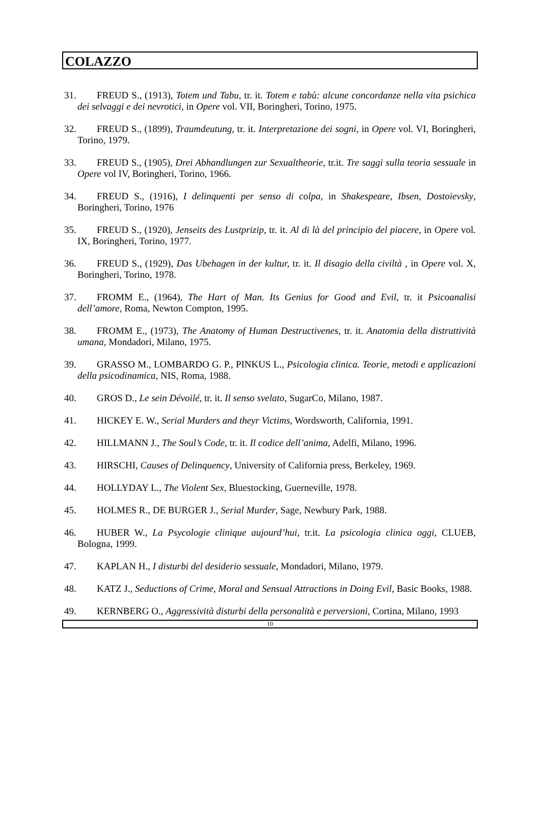COLAZZO
31. FREUD S., (1913), Totem und Tabu, tr. it. Totem e tabù: alcune concordanze nella vita psichica dei selvaggi e dei nevrotici, in Opere vol. VII, Boringheri, Torino, 1975.
32. FREUD S., (1899), Traumdeutung, tr. it. Interpretazione dei sogni, in Opere vol. VI, Boringheri, Torino, 1979.
33. FREUD S., (1905), Drei Abhandlungen zur Sexualtheorie, tr.it. Tre saggi sulla teoria sessuale in Opere vol IV, Boringheri, Torino, 1966.
34. FREUD S., (1916), I delinquenti per senso di colpa, in Shakespeare, Ibsen, Dostoievsky, Boringheri, Torino, 1976
35. FREUD S., (1920), Jenseits des Lustprizip, tr. it. Al di là del principio del piacere, in Opere vol. IX, Boringheri, Torino, 1977.
36. FREUD S., (1929), Das Ubehagen in der kultur, tr. it. Il disagio della civiltà , in Opere vol. X, Boringheri, Torino, 1978.
37. FROMM E., (1964), The Hart of Man. Its Genius for Good and Evil, tr. it Psicoanalisi dell’amore, Roma, Newton Compton, 1995.
38. FROMM E., (1973), The Anatomy of Human Destructivenes, tr. it. Anatomia della distruttività umana, Mondadori, Milano, 1975.
39. GRASSO M., LOMBARDO G. P., PINKUS L., Psicologia clinica. Teorie, metodi e applicazioni della psicodinamica, NIS, Roma, 1988.
40. GROS D., Le sein Dévoilé, tr. it. Il senso svelato, SugarCo, Milano, 1987.
41. HICKEY E. W., Serial Murders and theyr Victims, Wordsworth, California, 1991.
42. HILLMANN J., The Soul’s Code, tr. it. Il codice dell’anima, Adelfi, Milano, 1996.
43. HIRSCHI, Causes of Delinquency, University of California press, Berkeley, 1969.
44. HOLLYDAY L., The Violent Sex, Bluestocking, Guerneville, 1978.
45. HOLMES R., DE BURGER J., Serial Murder, Sage, Newbury Park, 1988.
46. HUBER W., La Psycologie clinique aujourd’hui, tr.it. La psicologia clinica oggi, CLUEB, Bologna, 1999.
47. KAPLAN H., I disturbi del desiderio sessuale, Mondadori, Milano, 1979.
48. KATZ J., Seductions of Crime, Moral and Sensual Attractions in Doing Evil, Basic Books, 1988.
49. KERNBERG O., Aggressività disturbi della personalità e perversioni, Cortina, Milano, 1993
10